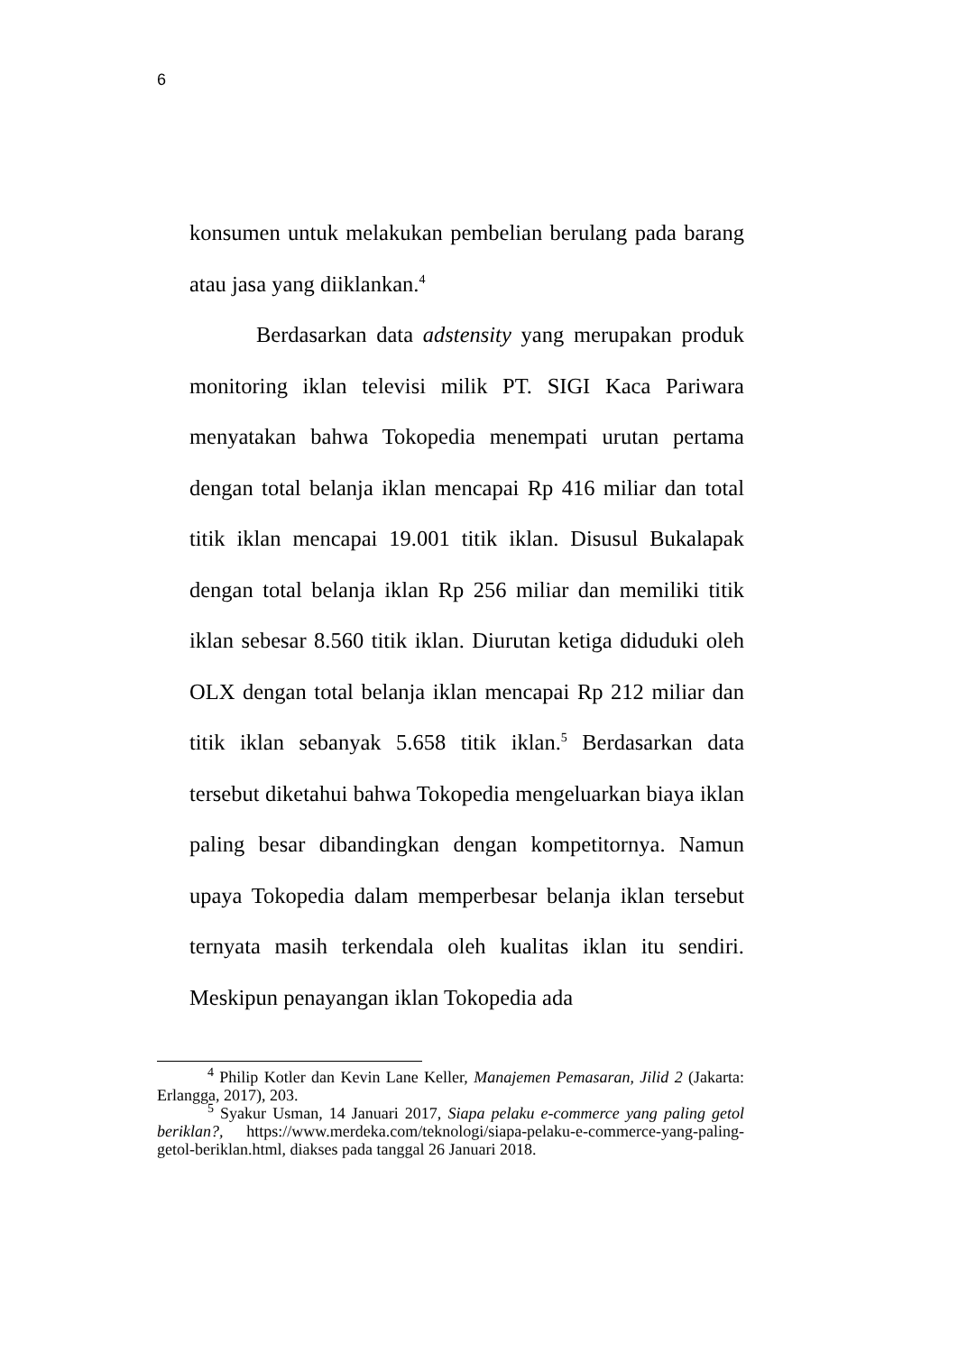6
konsumen untuk melakukan pembelian berulang pada barang atau jasa yang diiklankan.<sup>4</sup>
Berdasarkan data adstensity yang merupakan produk monitoring iklan televisi milik PT. SIGI Kaca Pariwara menyatakan bahwa Tokopedia menempati urutan pertama dengan total belanja iklan mencapai Rp 416 miliar dan total titik iklan mencapai 19.001 titik iklan. Disusul Bukalapak dengan total belanja iklan Rp 256 miliar dan memiliki titik iklan sebesar 8.560 titik iklan. Diurutan ketiga diduduki oleh OLX dengan total belanja iklan mencapai Rp 212 miliar dan titik iklan sebanyak 5.658 titik iklan.<sup>5</sup> Berdasarkan data tersebut diketahui bahwa Tokopedia mengeluarkan biaya iklan paling besar dibandingkan dengan kompetitornya. Namun upaya Tokopedia dalam memperbesar belanja iklan tersebut ternyata masih terkendala oleh kualitas iklan itu sendiri. Meskipun penayangan iklan Tokopedia ada
<sup>4</sup> Philip Kotler dan Kevin Lane Keller, Manajemen Pemasaran, Jilid 2 (Jakarta: Erlangga, 2017), 203.
<sup>5</sup> Syakur Usman, 14 Januari 2017, Siapa pelaku e-commerce yang paling getol beriklan?, https://www.merdeka.com/teknologi/siapa-pelaku-e-commerce-yang-paling-getol-beriklan.html, diakses pada tanggal 26 Januari 2018.